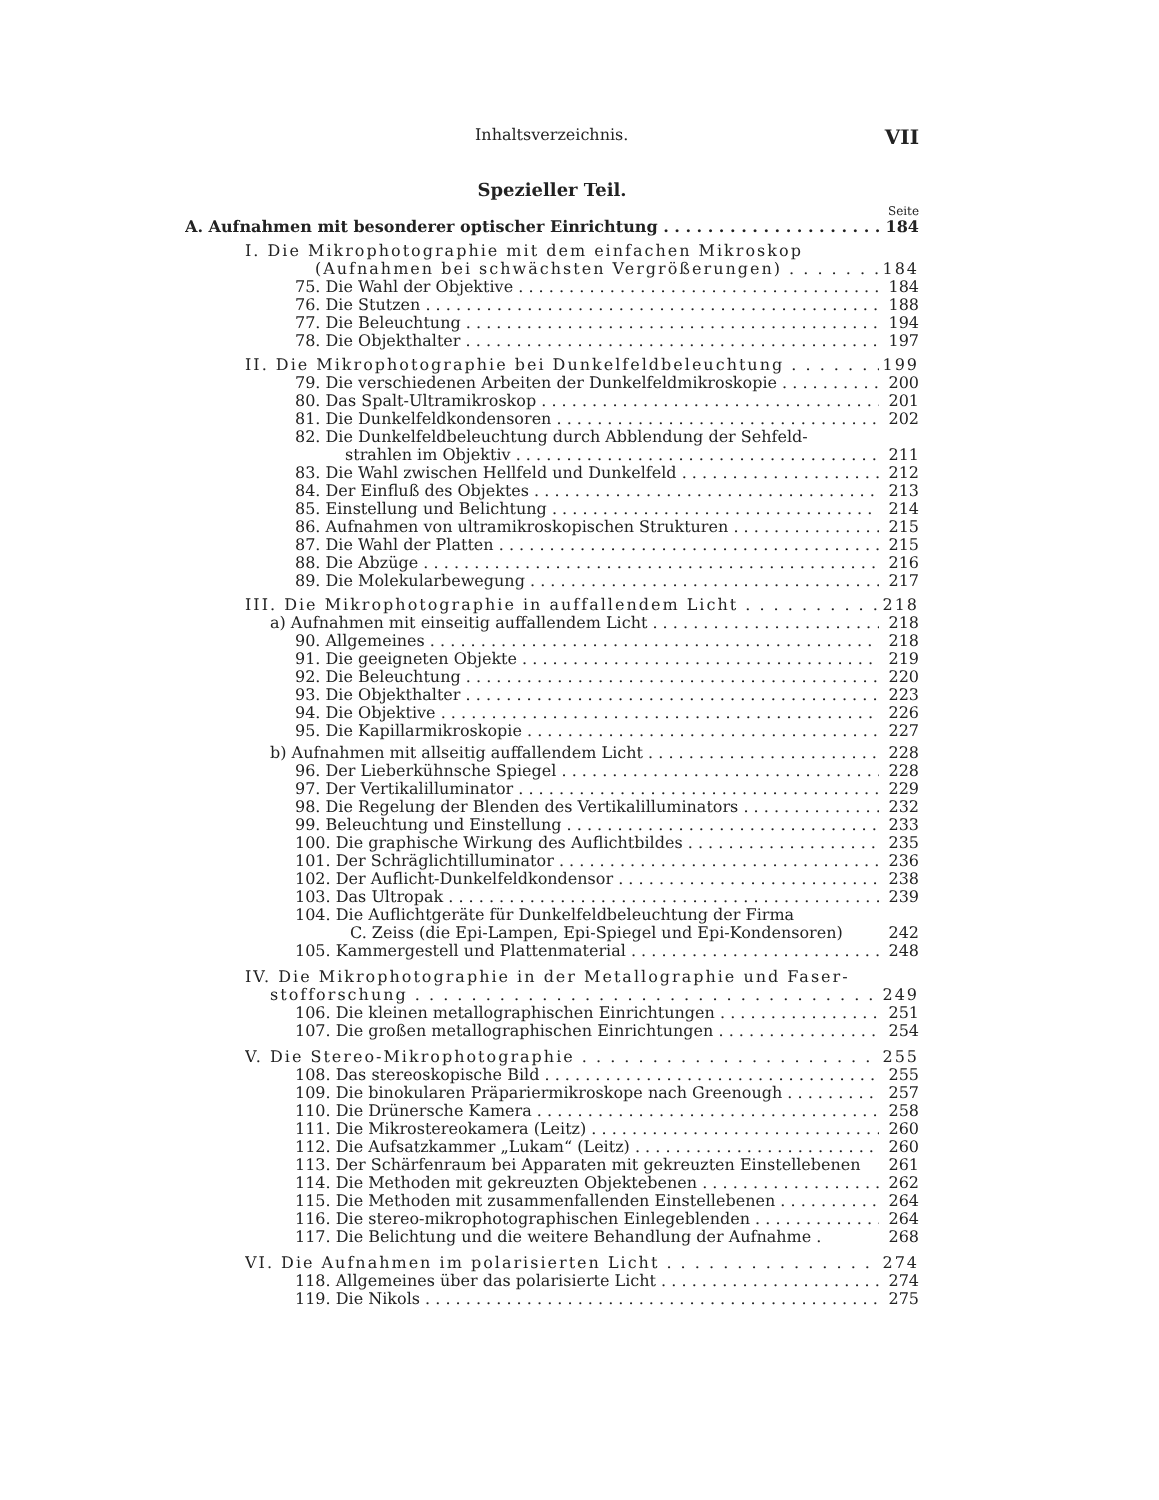Inhaltsverzeichnis. VII
Spezieller Teil.
Seite
A. Aufnahmen mit besonderer optischer Einrichtung 184
I. Die Mikrophotographie mit dem einfachen Mikroskop
(Aufnahmen bei schwächsten Vergrößerungen) 184
75. Die Wahl der Objektive 184
76. Die Stutzen 188
77. Die Beleuchtung 194
78. Die Objekthalter 197
II. Die Mikrophotographie bei Dunkelfeldbeleuchtung 199
79. Die verschiedenen Arbeiten der Dunkelfeldmikroskopie 200
80. Das Spalt-Ultramikroskop 201
81. Die Dunkelfeldkondensoren 202
82. Die Dunkelfeldbeleuchtung durch Abblendung der Sehfeld-
strahlen im Objektiv 211
83. Die Wahl zwischen Hellfeld und Dunkelfeld 212
84. Der Einfluß des Objektes 213
85. Einstellung und Belichtung 214
86. Aufnahmen von ultramikroskopischen Strukturen 215
87. Die Wahl der Platten 215
88. Die Abzüge 216
89. Die Molekularbewegung 217
III. Die Mikrophotographie in auffallendem Licht 218
a) Aufnahmen mit einseitig auffallendem Licht 218
90. Allgemeines 218
91. Die geeigneten Objekte 219
92. Die Beleuchtung 220
93. Die Objekthalter 223
94. Die Objektive 226
95. Die Kapillarmikroskopie 227
b) Aufnahmen mit allseitig auffallendem Licht 228
96. Der Lieberkühnsche Spiegel 228
97. Der Vertikalilluminator 229
98. Die Regelung der Blenden des Vertikalilluminators 232
99. Beleuchtung und Einstellung 233
100. Die graphische Wirkung des Auflichtbildes 235
101. Der Schräglichtilluminator 236
102. Der Auflicht-Dunkelfeldkondensor 238
103. Das Ultropak 239
104. Die Auflichtgeräte für Dunkelfeldbeleuchtung der Firma
C. Zeiss (die Epi-Lampen, Epi-Spiegel und Epi-Kondensoren) 242
105. Kammergestell und Plattenmaterial 248
IV. Die Mikrophotographie in der Metallographie und Faser-
stofforschung 249
106. Die kleinen metallographischen Einrichtungen 251
107. Die großen metallographischen Einrichtungen 254
V. Die Stereo-Mikrophotographie 255
108. Das stereoskopische Bild 255
109. Die binokularen Präpariermikroskope nach Greenough 257
110. Die Drünersche Kamera 258
111. Die Mikrostereokamera (Leitz) 260
112. Die Aufsatzkammer „Lukam“ (Leitz) 260
113. Der Schärfenraum bei Apparaten mit gekreuzten Einstellebenen 261
114. Die Methoden mit gekreuzten Objektebenen 262
115. Die Methoden mit zusammenfallenden Einstellebenen 264
116. Die stereo-mikrophotographischen Einlegeblenden 264
117. Die Belichtung und die weitere Behandlung der Aufnahme . 268
VI. Die Aufnahmen im polarisierten Licht 274
118. Allgemeines über das polarisierte Licht 274
119. Die Nikols 275